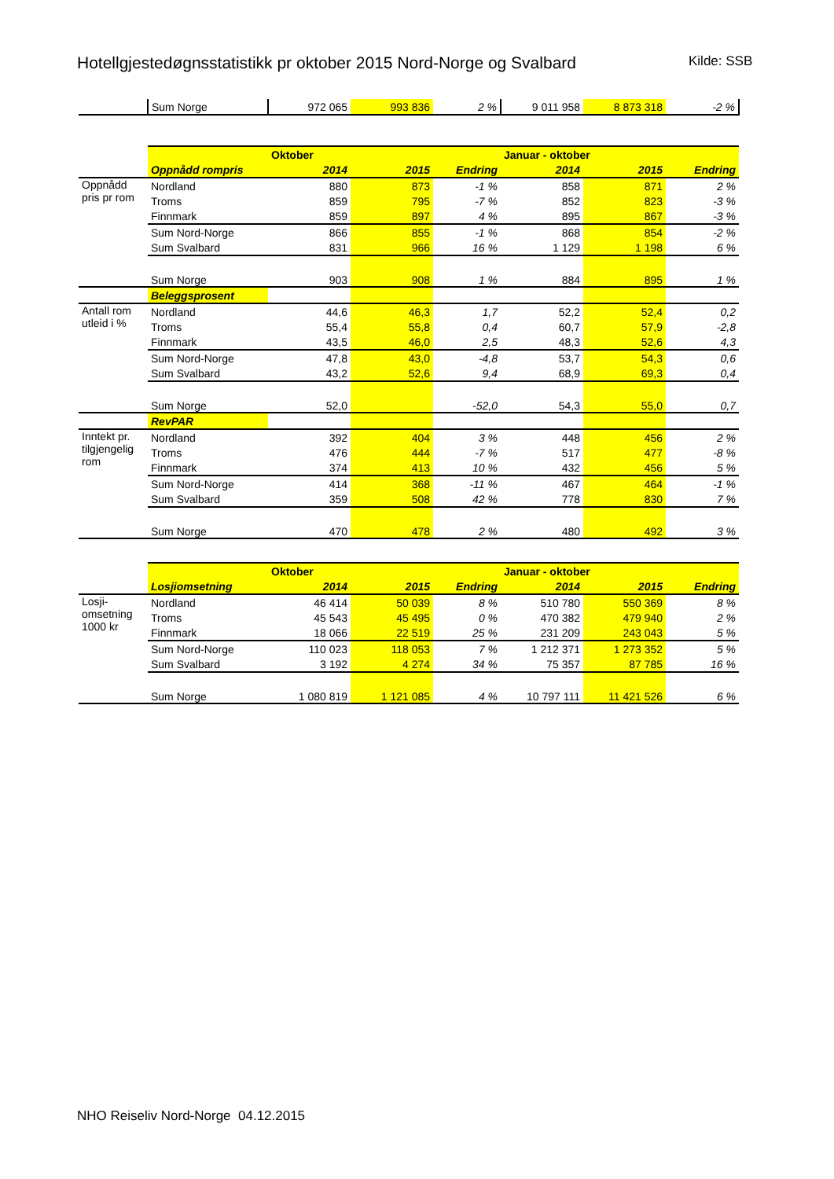Hotellgjestedøgnsstatistikk pr oktober 2015 Nord-Norge og Svalbard
Kilde: SSB
| | Sum Norge | 972 065 | 993 836 | 2 % | 9 011 958 | 8 873 318 | -2 % |
| | | Oktober | | | Januar - oktober | | |
| | Oppnådd rompris | 2014 | 2015 | Endring | 2014 | 2015 | Endring |
| Oppnådd pris pr rom | Nordland | 880 | 873 | -1 % | 858 | 871 | 2 % |
| | Troms | 859 | 795 | -7 % | 852 | 823 | -3 % |
| | Finnmark | 859 | 897 | 4 % | 895 | 867 | -3 % |
| | Sum Nord-Norge | 866 | 855 | -1 % | 868 | 854 | -2 % |
| | Sum Svalbard | 831 | 966 | 16 % | 1 129 | 1 198 | 6 % |
| | Sum Norge | 903 | 908 | 1 % | 884 | 895 | 1 % |
| | Beleggsprosent | | | | | | |
| Antall rom utleid i % | Nordland | 44,6 | 46,3 | 1,7 | 52,2 | 52,4 | 0,2 |
| | Troms | 55,4 | 55,8 | 0,4 | 60,7 | 57,9 | -2,8 |
| | Finnmark | 43,5 | 46,0 | 2,5 | 48,3 | 52,6 | 4,3 |
| | Sum Nord-Norge | 47,8 | 43,0 | -4,8 | 53,7 | 54,3 | 0,6 |
| | Sum Svalbard | 43,2 | 52,6 | 9,4 | 68,9 | 69,3 | 0,4 |
| | Sum Norge | 52,0 | | -52,0 | 54,3 | 55,0 | 0,7 |
| | RevPAR | | | | | | |
| Inntekt pr. tilgjengelig rom | Nordland | 392 | 404 | 3 % | 448 | 456 | 2 % |
| | Troms | 476 | 444 | -7 % | 517 | 477 | -8 % |
| | Finnmark | 374 | 413 | 10 % | 432 | 456 | 5 % |
| | Sum Nord-Norge | 414 | 368 | -11 % | 467 | 464 | -1 % |
| | Sum Svalbard | 359 | 508 | 42 % | 778 | 830 | 7 % |
| | Sum Norge | 470 | 478 | 2 % | 480 | 492 | 3 % |
| | | Oktober | | | Januar - oktober | | |
| | Losjiomsetning | 2014 | 2015 | Endring | 2014 | 2015 | Endring |
| Losji- omsetning 1000 kr | Nordland | 46 414 | 50 039 | 8 % | 510 780 | 550 369 | 8 % |
| | Troms | 45 543 | 45 495 | 0 % | 470 382 | 479 940 | 2 % |
| | Finnmark | 18 066 | 22 519 | 25 % | 231 209 | 243 043 | 5 % |
| | Sum Nord-Norge | 110 023 | 118 053 | 7 % | 1 212 371 | 1 273 352 | 5 % |
| | Sum Svalbard | 3 192 | 4 274 | 34 % | 75 357 | 87 785 | 16 % |
| | Sum Norge | 1 080 819 | 1 121 085 | 4 % | 10 797 111 | 11 421 526 | 6 % |
NHO Reiseliv Nord-Norge 04.12.2015